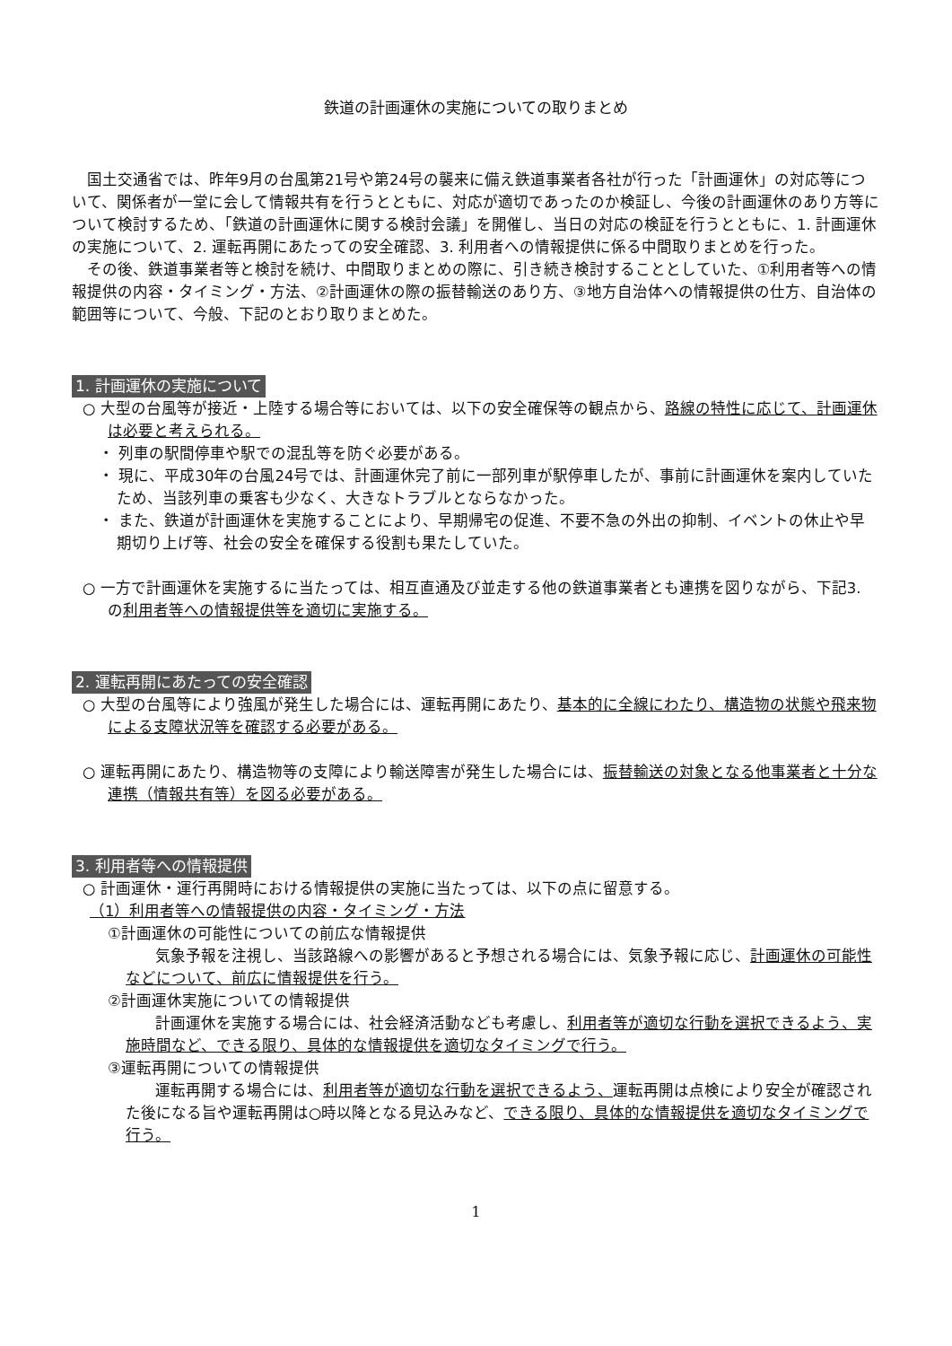鉄道の計画運休の実施についての取りまとめ
国土交通省では、昨年9月の台風第21号や第24号の襲来に備え鉄道事業者各社が行った「計画運休」の対応等について、関係者が一堂に会して情報共有を行うとともに、対応が適切であったのか検証し、今後の計画運休のあり方等について検討するため、「鉄道の計画運休に関する検討会議」を開催し、当日の対応の検証を行うとともに、1. 計画運休の実施について、2. 運転再開にあたっての安全確認、3. 利用者への情報提供に係る中間取りまとめを行った。
その後、鉄道事業者等と検討を続け、中間取りまとめの際に、引き続き検討することとしていた、①利用者等への情報提供の内容・タイミング・方法、②計画運休の際の振替輸送のあり方、③地方自治体への情報提供の仕方、自治体の範囲等について、今般、下記のとおり取りまとめた。
1. 計画運休の実施について
○ 大型の台風等が接近・上陸する場合等においては、以下の安全確保等の観点から、路線の特性に応じて、計画運休は必要と考えられる。
・ 列車の駅間停車や駅での混乱等を防ぐ必要がある。
・ 現に、平成30年の台風24号では、計画運休完了前に一部列車が駅停車したが、事前に計画運休を案内していたため、当該列車の乗客も少なく、大きなトラブルとならなかった。
・ また、鉄道が計画運休を実施することにより、早期帰宅の促進、不要不急の外出の抑制、イベントの休止や早期切り上げ等、社会の安全を確保する役割も果たしていた。
○ 一方で計画運休を実施するに当たっては、相互直通及び並走する他の鉄道事業者とも連携を図りながら、下記3. の利用者等への情報提供等を適切に実施する。
2. 運転再開にあたっての安全確認
○ 大型の台風等により強風が発生した場合には、運転再開にあたり、基本的に全線にわたり、構造物の状態や飛来物による支障状況等を確認する必要がある。
○ 運転再開にあたり、構造物等の支障により輸送障害が発生した場合には、振替輸送の対象となる他事業者と十分な連携（情報共有等）を図る必要がある。
3. 利用者等への情報提供
○ 計画運休・運行再開時における情報提供の実施に当たっては、以下の点に留意する。
（1）利用者等への情報提供の内容・タイミング・方法
①計画運休の可能性についての前広な情報提供
気象予報を注視し、当該路線への影響があると予想される場合には、気象予報に応じ、計画運休の可能性などについて、前広に情報提供を行う。
②計画運休実施についての情報提供
計画運休を実施する場合には、社会経済活動なども考慮し、利用者等が適切な行動を選択できるよう、実施時間など、できる限り、具体的な情報提供を適切なタイミングで行う。
③運転再開についての情報提供
運転再開する場合には、利用者等が適切な行動を選択できるよう、運転再開は点検により安全が確認された後になる旨や運転再開は○時以降となる見込みなど、できる限り、具体的な情報提供を適切なタイミングで行う。
1